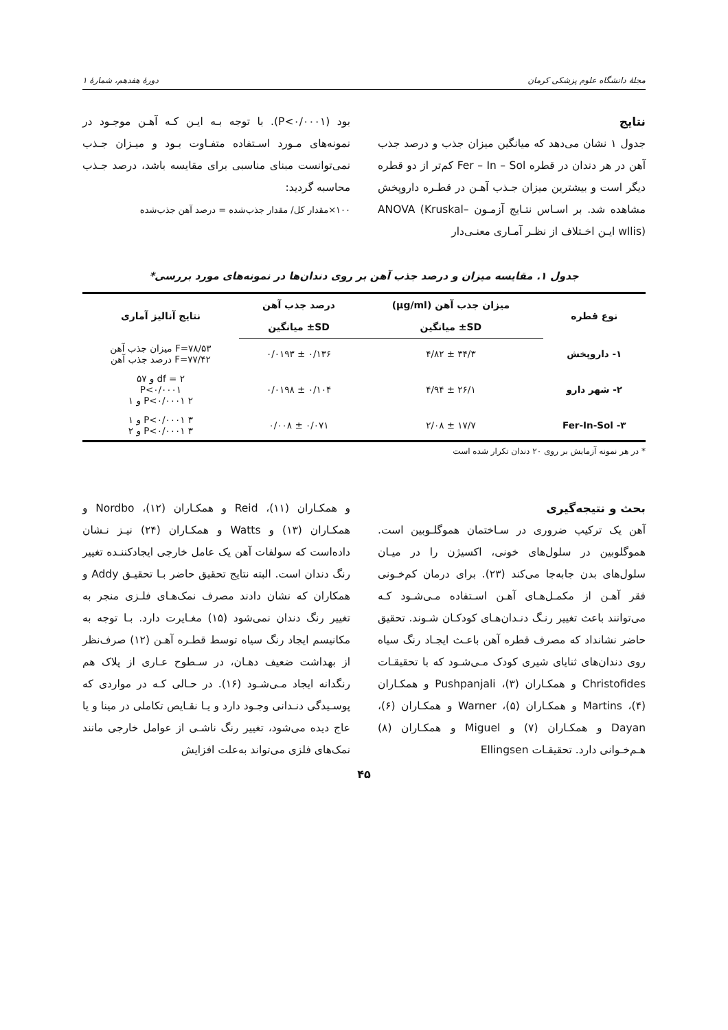مجلهٔ دانشگاه علوم پزشکی کرمان دورهٔ هفدهم، شمارهٔ ۱
نتایج
جدول ۱ نشان می‌دهد که میانگین میزان جذب و درصد جذب آهن در هر دندان در قطره Fer – In – Sol کم‌تر از دو قطره دیگر است و بیشترین میزان جـذب آهـن در قطـره داروپخش مشاهده شد. بر اسـاس نتـایج آزمـون ANOVA (Kruskal– wllis) ایـن اخـتلاف از نظـر آمـاری معنـی‌دار
بود (P<۰/۰۰۰۱). با توجه بـه ایـن کـه آهـن موجـود در نمونه‌های مـورد اسـتفاده متفـاوت بـود و میـزان جـذب نمی‌توانست مبنای مناسبی برای مقایسه باشد، درصد جـذب محاسبه گردید:
۱۰۰×مقدار کل/ مقدار جذب‌شده = درصد آهن جذب‌شده
جدول ۱. مقایسه میزان و درصد جذب آهن بر روی دندان‌ها در نمونه‌های مورد بررسی*
| نوع قطره | میزان جذب آهن (µg/ml) | درصد جذب آهن | نتایج آنالیز آماری |
| --- | --- | --- | --- |
| | SD± میانگین | SD± میانگین | |
| ۱- داروپخش | ۳۴/۳ ± ۴/۸۲ | ۰/۱۳۶ ± ۰/۰۱۹۳ | F=۷۸/۵۳ میزان جذب آهن F=۷۷/۴۲ درصد جذب آهن |
| ۲- شهر دارو | ۲۶/۱ ± ۴/۹۴ | ۰/۱۰۴ ± ۰/۰۱۹۸ | df = ۲ و ۵۷ P<۰/۰۰۰۱ P<۰/۰۰۰۱ ۲ و ۱ |
| Fer-In-Sol -۳ | ۱۷/۷ ± ۲/۰۸ | ۰/۰۷۱ ± ۰/۰۰۸ | P<۰/۰۰۰۱ ۳ و ۱ P<۰/۰۰۰۱ ۳ و ۲ |
* در هر نمونه آزمایش بر روی ۲۰ دندان تکرار شده است
بحث و نتیجه‌گیری
آهن یک ترکیب ضروری در سـاختمان هموگلـوبین است. هموگلوبین در سلول‌های خونی، اکسیژن را در میـان سلول‌های بدن جابه‌جا می‌کند (۲۳). برای درمان کم‌خـونی فقر آهـن از مکمـل‌هـای آهـن اسـتفاده مـی‌شـود کـه می‌توانند باعث تغییر رنـگ دنـدان‌هـای کودکـان شـوند. تحقیق حاضر نشانداد که مصرف قطره آهن باعـث ایجـاد رنگ سیاه روی دندان‌های ثنایای شیری کودک مـی‌شـود که با تحقیقـات Christofides و همکـاران (۳)، Pushpanjali و همکـاران (۴)، Martins و همکـاران (۵)، Warner و همکـاران (۶)، Dayan و همکـاران (۷) و Miguel و همکـاران (۸) هـم‌خـوانی دارد. تحقیقـات Ellingsen
و همکـاران (۱۱)، Reid و همکـاران (۱۲)، Nordbo و همکـاران (۱۳) و Watts و همکـاران (۲۴) نیـز نـشان داده‌است که سولفات آهن یک عامل خارجی ایجادکننـده تغییر رنگ دندان است. البته نتایج تحقیق حاضر بـا تحقیـق Addy و همکاران که نشان دادند مصرف نمک‌هـای فلـزی منجر به تغییر رنگ دندان نمی‌شود (۱۵) مغـایرت دارد. بـا توجه به مکانیسم ایجاد رنگ سیاه توسط قطـره آهـن (۱۲) صرف‌نظر از بهداشت ضعیف دهـان، در سـطوح عـاری از پلاک هم رنگدانه ایجاد مـی‌شـود (۱۶). در حـالی کـه در مواردی که پوسـیدگی دنـدانی وجـود دارد و یـا نقـایص تکاملی در مینا و یا عاج دیده می‌شود، تغییر رنگ ناشـی از عوامل خارجی مانند نمک‌های فلزی می‌تواند به‌علت افزایش
۴۵